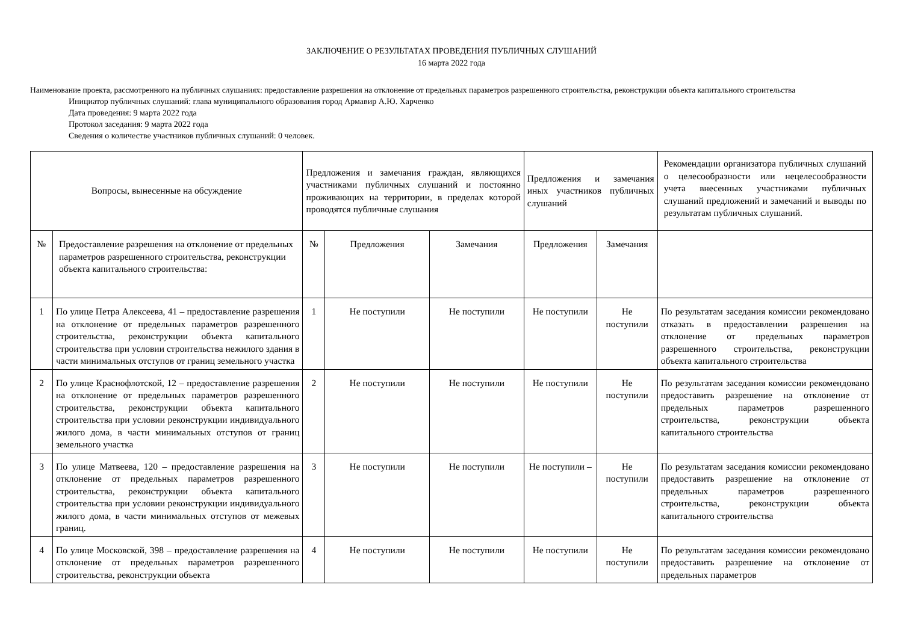ЗАКЛЮЧЕНИЕ О РЕЗУЛЬТАТАХ ПРОВЕДЕНИЯ ПУБЛИЧНЫХ СЛУШАНИЙ
16 марта 2022 года
Наименование проекта, рассмотренного на публичных слушаниях: предоставление разрешения на отклонение от предельных параметров разрешенного строительства, реконструкции объекта капитального строительства
Инициатор публичных слушаний: глава муниципального образования город Армавир А.Ю. Харченко
Дата проведения: 9 марта 2022 года
Протокол заседания: 9 марта 2022 года
Сведения о количестве участников публичных слушаний: 0 человек.
| Вопросы, вынесенные на обсуждение | | Предложения и замечания граждан, являющихся участниками публичных слушаний и постоянно проживающих на территории, в пределах которой проводятся публичные слушания | | | Предложения и замечания иных участников публичных слушаний | | Рекомендации организатора публичных слушаний о целесообразности или нецелесообразности учета внесенных участниками публичных слушаний предложений и замечаний и выводы по результатам публичных слушаний. |
| --- | --- | --- | --- | --- | --- | --- | --- |
| № | Предоставление разрешения на отклонение от предельных параметров разрешенного строительства, реконструкции объекта капитального строительства: | № | Предложения | Замечания | Предложения | Замечания | |
| 1 | По улице Петра Алексеева, 41 – предоставление разрешения на отклонение от предельных параметров разрешенного строительства, реконструкции объекта капитального строительства при условии строительства нежилого здания в части минимальных отступов от границ земельного участка | 1 | Не поступили | Не поступили | Не поступили | Не поступили | По результатам заседания комиссии рекомендовано отказать в предоставлении разрешения на отклонение от предельных параметров разрешенного строительства, реконструкции объекта капитального строительства |
| 2 | По улице Краснофлотской, 12 – предоставление разрешения на отклонение от предельных параметров разрешенного строительства, реконструкции объекта капитального строительства при условии реконструкции индивидуального жилого дома, в части минимальных отступов от границ земельного участка | 2 | Не поступили | Не поступили | Не поступили | Не поступили | По результатам заседания комиссии рекомендовано предоставить разрешение на отклонение от предельных параметров разрешенного строительства, реконструкции объекта капитального строительства |
| 3 | По улице Матвеева, 120 – предоставление разрешения на отклонение от предельных параметров разрешенного строительства, реконструкции объекта капитального строительства при условии реконструкции индивидуального жилого дома, в части минимальных отступов от межевых границ. | 3 | Не поступили | Не поступили | Не поступили – | Не поступили | По результатам заседания комиссии рекомендовано предоставить разрешение на отклонение от предельных параметров разрешенного строительства, реконструкции объекта капитального строительства |
| 4 | По улице Московской, 398 – предоставление разрешения на отклонение от предельных параметров разрешенного строительства, реконструкции объекта | 4 | Не поступили | Не поступили | Не поступили | Не поступили | По результатам заседания комиссии рекомендовано предоставить разрешение на отклонение от предельных параметров |